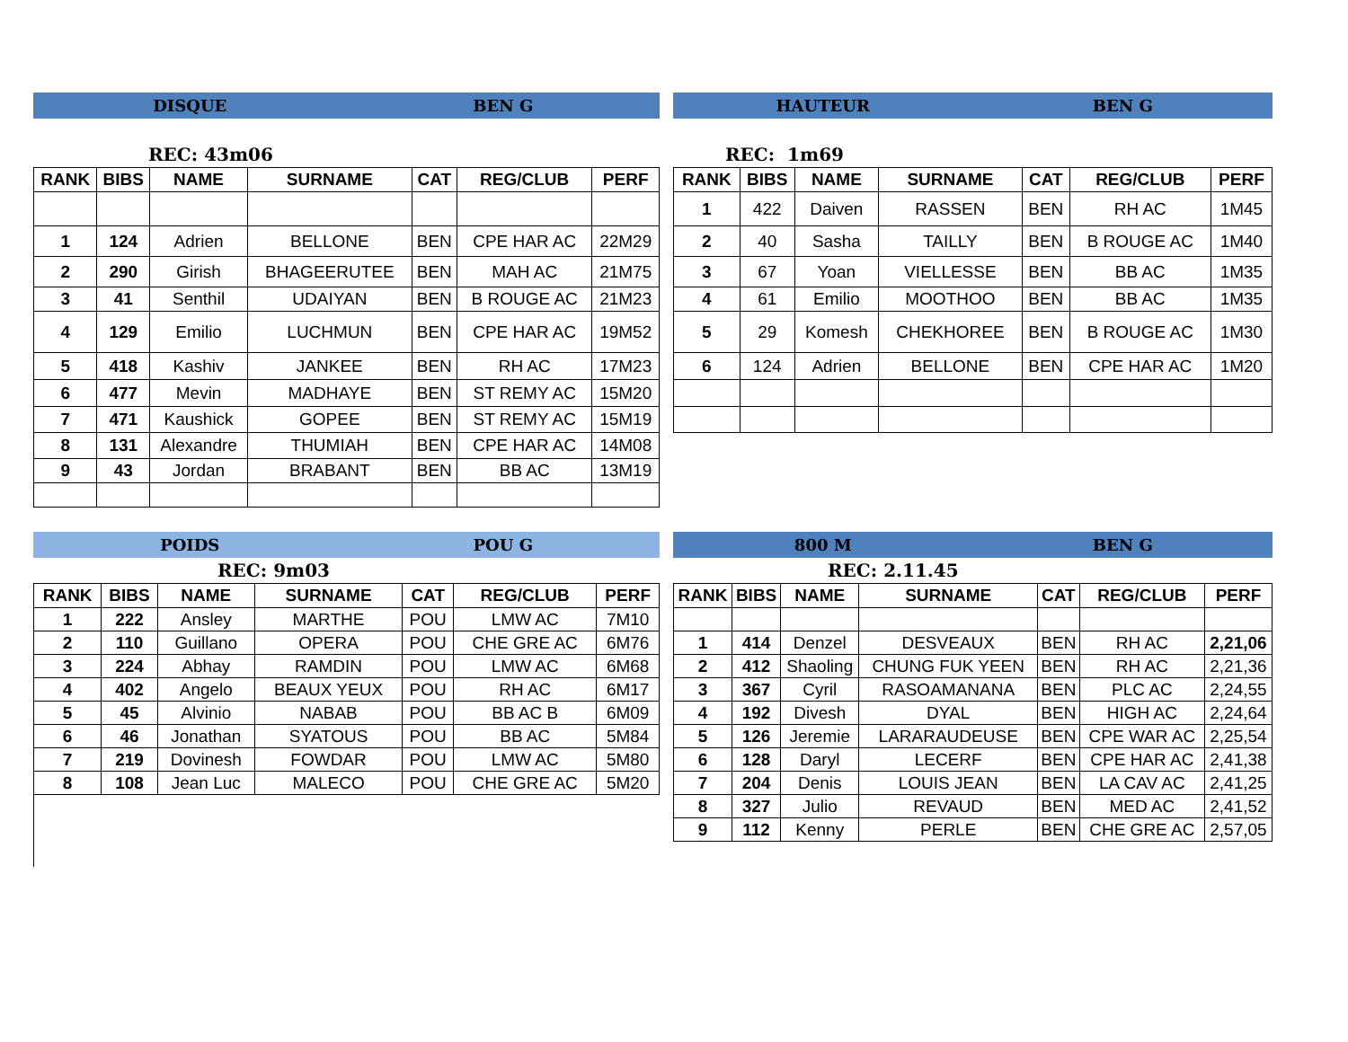DISQUE BEN G
REC: 43m06
| RANK | BIBS | NAME | SURNAME | CAT | REG/CLUB | PERF |
| --- | --- | --- | --- | --- | --- | --- |
| 1 | 124 | Adrien | BELLONE | BEN | CPE HAR AC | 22M29 |
| 2 | 290 | Girish | BHAGEERUTEE | BEN | MAH AC | 21M75 |
| 3 | 41 | Senthil | UDAIYAN | BEN | B ROUGE AC | 21M23 |
| 4 | 129 | Emilio | LUCHMUN | BEN | CPE HAR AC | 19M52 |
| 5 | 418 | Kashiv | JANKEE | BEN | RH AC | 17M23 |
| 6 | 477 | Mevin | MADHAYE | BEN | ST REMY AC | 15M20 |
| 7 | 471 | Kaushick | GOPEE | BEN | ST REMY AC | 15M19 |
| 8 | 131 | Alexandre | THUMIAH | BEN | CPE HAR AC | 14M08 |
| 9 | 43 | Jordan | BRABANT | BEN | BB AC | 13M19 |
HAUTEUR BEN G
REC: 1m69
| RANK | BIBS | NAME | SURNAME | CAT | REG/CLUB | PERF |
| --- | --- | --- | --- | --- | --- | --- |
| 1 | 422 | Daiven | RASSEN | BEN | RH AC | 1M45 |
| 2 | 40 | Sasha | TAILLY | BEN | B ROUGE AC | 1M40 |
| 3 | 67 | Yoan | VIELLESSE | BEN | BB AC | 1M35 |
| 4 | 61 | Emilio | MOOTHOO | BEN | BB AC | 1M35 |
| 5 | 29 | Komesh | CHEKHOREE | BEN | B ROUGE AC | 1M30 |
| 6 | 124 | Adrien | BELLONE | BEN | CPE HAR AC | 1M20 |
POIDS POU G
REC: 9m03
| RANK | BIBS | NAME | SURNAME | CAT | REG/CLUB | PERF |
| --- | --- | --- | --- | --- | --- | --- |
| 1 | 222 | Ansley | MARTHE | POU | LMW AC | 7M10 |
| 2 | 110 | Guillano | OPERA | POU | CHE GRE AC | 6M76 |
| 3 | 224 | Abhay | RAMDIN | POU | LMW AC | 6M68 |
| 4 | 402 | Angelo | BEAUX YEUX | POU | RH AC | 6M17 |
| 5 | 45 | Alvinio | NABAB | POU | BB AC B | 6M09 |
| 6 | 46 | Jonathan | SYATOUS | POU | BB AC | 5M84 |
| 7 | 219 | Dovinesh | FOWDAR | POU | LMW AC | 5M80 |
| 8 | 108 | Jean Luc | MALECO | POU | CHE GRE AC | 5M20 |
800 M BEN G
REC: 2.11.45
| RANK | BIBS | NAME | SURNAME | CAT | REG/CLUB | PERF |
| --- | --- | --- | --- | --- | --- | --- |
| 1 | 414 | Denzel | DESVEAUX | BEN | RH AC | 2,21,06 |
| 2 | 412 | Shaoling | CHUNG FUK YEEN | BEN | RH AC | 2,21,36 |
| 3 | 367 | Cyril | RASOAMANANA | BEN | PLC AC | 2,24,55 |
| 4 | 192 | Divesh | DYAL | BEN | HIGH AC | 2,24,64 |
| 5 | 126 | Jeremie | LARARAUDEUSE | BEN | CPE WAR AC | 2,25,54 |
| 6 | 128 | Daryl | LECERF | BEN | CPE HAR AC | 2,41,38 |
| 7 | 204 | Denis | LOUIS JEAN | BEN | LA CAV AC | 2,41,25 |
| 8 | 327 | Julio | REVAUD | BEN | MED AC | 2,41,52 |
| 9 | 112 | Kenny | PERLE | BEN | CHE GRE AC | 2,57,05 |